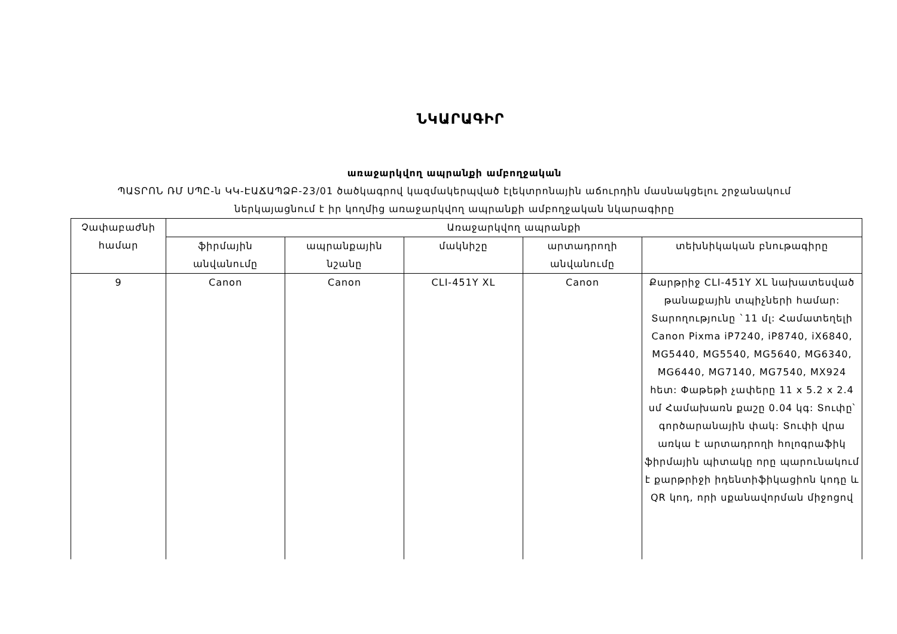ՆԿԱՐԱԳԻՐ
առաջարկվող ապրանքի ամբողջական
ՊԱՏՐՈՆ ՌՄ ՍՊԸ-ն ԿԿ-ԷԱՃԱՊՁԲ-23/01 ծածկագրով կազմակերպված էլեկտրոնային աճուրդին մասնակցելու շրջանակում
ներկայացնում է իր կողմից առաջարկվող ապրանքի ամբողջական նկարագիրը
| Չափաբաժնի համար | Առաջարկվող ապրանքի | | | | |
| --- | --- | --- | --- | --- | --- |
| | ֆիրմային անվանումը | ապրանքային նշանը | մակնիշը | արտադրողի անվանումը | տեխնիկական բնութագիրը |
| 9 | Canon | Canon | CLI-451Y XL | Canon | Քարթրիջ CLI-451Y XL նախատեսված թանաքային տպիչների համար: Տարողությունը `11 մլ: Համատեղելի Canon Pixma iP7240, iP8740, iX6840, MG5440, MG5540, MG5640, MG6340, MG6440, MG7140, MG7540, MX924 հետ: Փաթեթի չափերը 11 x 5.2 x 2.4 սմ Համախառն քաշը 0.04 կգ: Տուփը՝ գործարանային փակ: Տուփի վրա առկա է արտադրողի հոլոգրաֆիկ ֆիրմային պիտակը որը պարունակում է քարթրիջի իդենտիֆիկացիոն կոդը և QR կոդ, որի սքանավորման միջոցով |